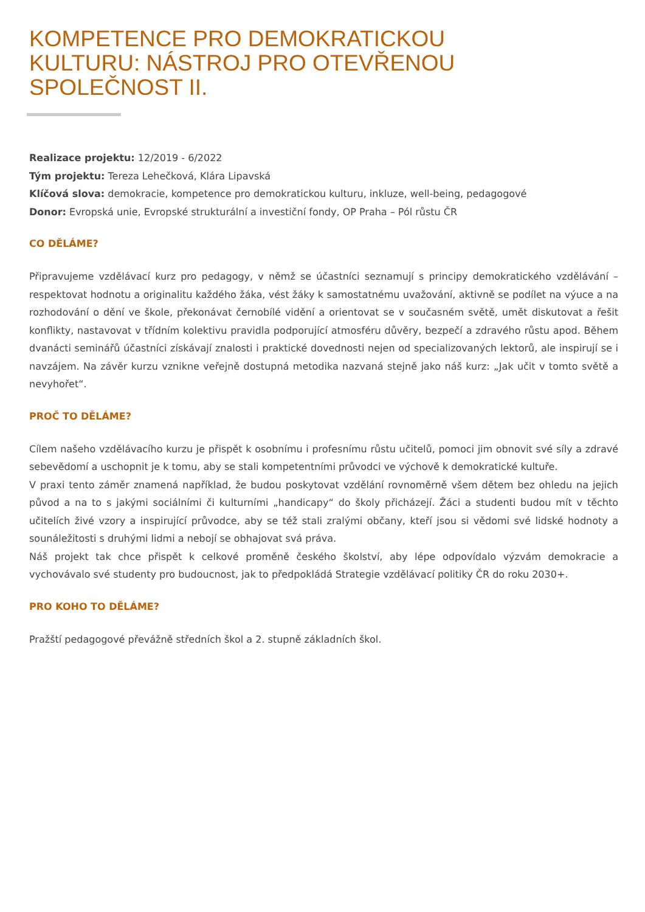KOMPETENCE PRO DEMOKRATICKOU
KULTURU: NÁSTROJ PRO OTEVŘENOU
SPOLEČNOST II.
Realizace projektu: 12/2019 - 6/2022
Tým projektu: Tereza Lehečková, Klára Lipavská
Klíčová slova: demokracie, kompetence pro demokratickou kulturu, inkluze, well-being, pedagogové
Donor: Evropská unie, Evropské strukturální a investiční fondy, OP Praha – Pól růstu ČR
CO DĚLÁME?
Připravujeme vzdělávací kurz pro pedagogy, v němž se účastníci seznamují s principy demokratického vzdělávání – respektovat hodnotu a originalitu každého žáka, vést žáky k samostatnému uvažování, aktivně se podílet na výuce a na rozhodování o dění ve škole, překonávat černobílé vidění a orientovat se v současném světě, umět diskutovat a řešit konflikty, nastavovat v třídním kolektivu pravidla podporující atmosféru důvěry, bezpečí a zdravého růstu apod. Během dvanácti seminářů účastníci získávají znalosti i praktické dovednosti nejen od specializovaných lektorů, ale inspirují se i navzájem. Na závěr kurzu vznikne veřejně dostupná metodika nazvaná stejně jako náš kurz: „Jak učit v tomto světě a nevyhořet“.
PROČ TO DĚLÁME?
Cílem našeho vzdělávacího kurzu je přispět k osobnímu i profesnímu růstu učitelů, pomoci jim obnovit své síly a zdravé sebevědomí a uschopnit je k tomu, aby se stali kompetentními průvodci ve výchově k demokratické kultuře.
V praxi tento záměr znamená například, že budou poskytovat vzdělání rovnoměrně všem dětem bez ohledu na jejich původ a na to s jakými sociálními či kulturními „handicapy“ do školy přicházejí. Žáci a studenti budou mít v těchto učitelích živé vzory a inspirující průvodce, aby se též stali zralými občany, kteří jsou si vědomi své lidské hodnoty a sounáležitosti s druhými lidmi a nebojí se obhajovat svá práva.
Náš projekt tak chce přispět k celkové proměně českého školství, aby lépe odpovídalo výzvám demokracie a vychovávalo své studenty pro budoucnost, jak to předpokládá Strategie vzdělávací politiky ČR do roku 2030+.
PRO KOHO TO DĚLÁME?
Pražští pedagogové převážně středních škol a 2. stupně základních škol.